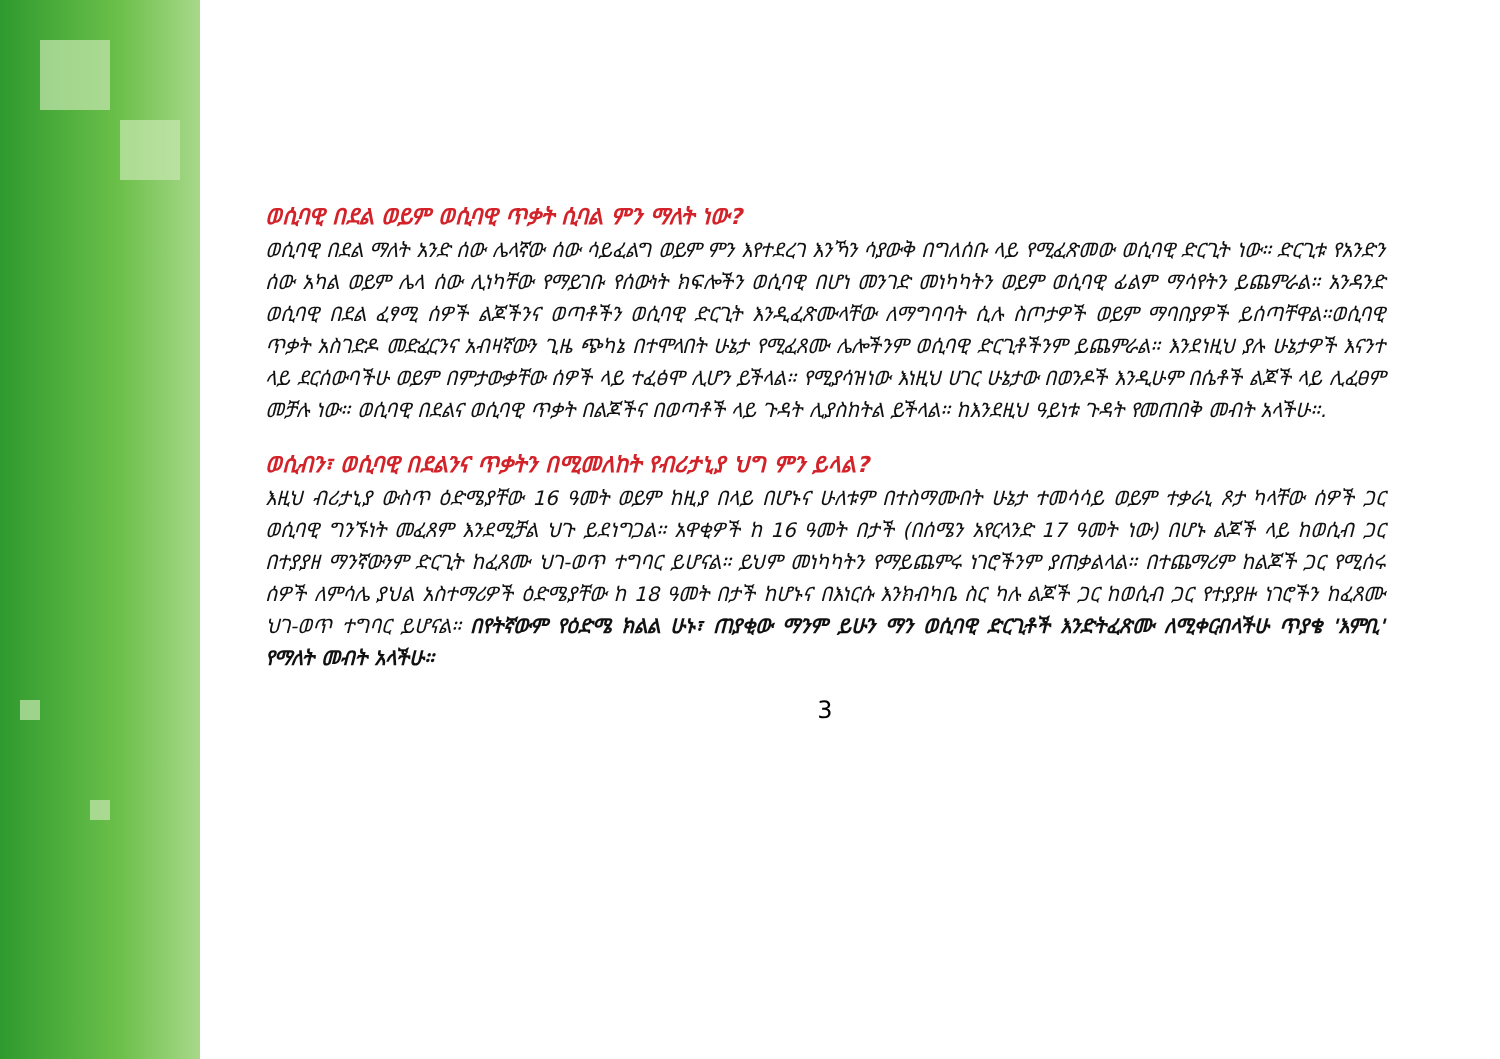ወሲባዊ በደል ወይም ወሲባዊ ጥቃት ሲባል ምን ማለት ነው?
ወሲባዊ በደል ማለት አንድ ሰው ሌላኛው ሰው ሳይፈልግ ወይም ምን እየተደረገ እንኻን ሳያውቅ በግለሰቡ ላይ የሚፈጽመው ወሲባዊ ድርጊት ነው። ድርጊቱ የአንድን ሰው አካል ወይም ሌላ ሰው ሊነካቸው የማይገቡ የሰውነት ክፍሎችን ወሲባዊ በሆነ መንገድ መነካካትን ወይም ወሲባዊ ፊልም ማሳየትን ይጨምራል። አንዳንድ ወሲባዊ በደል ፈፃሚ ሰዎች ልጆችንና ወጣቶችን ወሲባዊ ድርጊት እንዲፈጽሙላቸው ለማግባባት ሲሉ ስጦታዎች ወይም ማባበያዎች ይሰጣቸዋል።ወሲባዊ ጥቃት አስገድዶ መድፈርንና አብዛኛውን ጊዜ ጭካኔ በተሞላበት ሁኔታ የሚፈጸሙ ሌሎችንም ወሲባዊ ድርጊቶችንም ይጨምራል። እንደነዚህ ያሉ ሁኔታዎች እናንተ ላይ ደርሰውባችሁ ወይም በምታውቃቸው ሰዎች ላይ ተፈፅሞ ሊሆን ይችላል። የሚያሳዝነው እነዚህ ሀገር ሁኔታው በወንዶች እንዲሁም በሴቶች ልጆች ላይ ሊፈፀም መቻሉ ነው። ወሲባዊ በደልና ወሲባዊ ጥቃት በልጆችና በወጣቶች ላይ ጉዳት ሊያስከትል ይችላል። ከእንደዚህ ዓይነቱ ጉዳት የመጠበቅ መብት አላችሁ።.
ወሲብን፣ ወሲባዊ በደልንና ጥቃትን በሚመለከት የብሪታኒያ ህግ ምን ይላል?
እዚህ ብሪታኒያ ውስጥ ዕድሜያቸው 16 ዓመት ወይም ከዚያ በላይ በሆኑና ሁለቱም በተስማሙበት ሁኔታ ተመሳሳይ ወይም ተቃራኒ ጾታ ካላቸው ሰዎች ጋር ወሲባዊ ግንኙነት መፈጸም እንደሚቻል ህጉ ይደነግጋል። አዋቂዎች ከ 16 ዓመት በታች (በሰሜን አየርላንድ 17 ዓመት ነው) በሆኑ ልጆች ላይ ከወሲብ ጋር በተያያዘ ማንኛውንም ድርጊት ከፈጸሙ ህገ-ወጥ ተግባር ይሆናል። ይህም መነካካትን የማይጨምሩ ነገሮችንም ያጠቃልላል። በተጨማሪም ከልጆች ጋር የሚሰሩ ሰዎች ለምሳሌ ያህል አስተማሪዎች ዕድሜያቸው ከ 18 ዓመት በታች ከሆኑና በእነርሱ እንክብካቤ ስር ካሉ ልጆች ጋር ከወሲብ ጋር የተያያዙ ነገሮችን ከፈጸሙ ህገ-ወጥ ተግባር ይሆናል። በየትኛውም የዕድሜ ክልል ሁኑ፣ ጠያቂው ማንም ይሁን ማን ወሲባዊ ድርጊቶች እንድትፈጽሙ ለሚቀርብላችሁ ጥያቄ 'እምቢ' የማለት መብት አላችሁ።
3